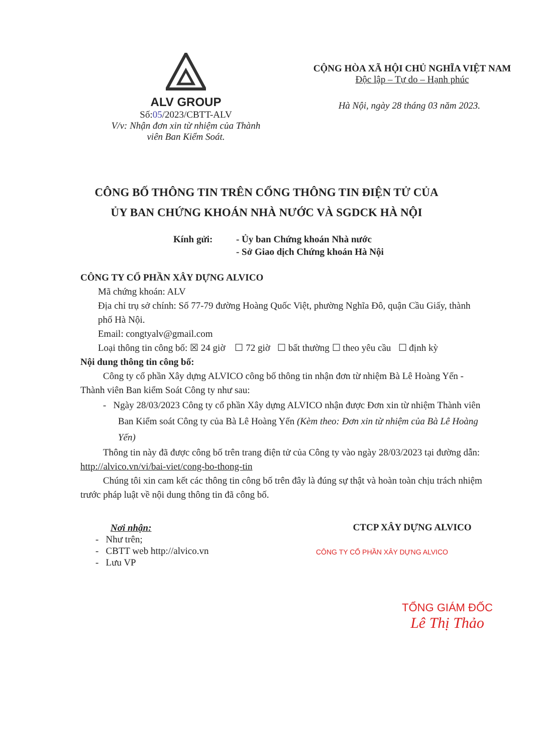ALV GROUP
Số:05/2023/CBTT-ALV
V/v: Nhận đơn xin từ nhiệm của Thành
viên Ban Kiểm Soát.
CỘNG HÒA XÃ HỘI CHỦ NGHĨA VIỆT NAM
Độc lập – Tự do – Hạnh phúc
Hà Nội, ngày 28 tháng 03 năm 2023.
CÔNG BỐ THÔNG TIN TRÊN CỔNG THÔNG TIN ĐIỆN TỬ CỦA
ỦY BAN CHỨNG KHOÁN NHÀ NƯỚC VÀ SGDCK HÀ NỘI
Kính gửi: - Ủy ban Chứng khoán Nhà nước
- Sở Giao dịch Chứng khoán Hà Nội
CÔNG TY CỔ PHẦN XÂY DỰNG ALVICO
Mã chứng khoán: ALV
Địa chỉ trụ sở chính: Số 77-79 đường Hoàng Quốc Việt, phường Nghĩa Đô, quận Cầu Giấy, thành phố Hà Nội.
Email: congtyalv@gmail.com
Loại thông tin công bố: ☒ 24 giờ ☐ 72 giờ ☐ bất thường ☐ theo yêu cầu ☐ định kỳ
Nội dung thông tin công bố:
Công ty cổ phần Xây dựng ALVICO công bố thông tin nhận đơn từ nhiệm Bà Lê Hoàng Yến - Thành viên Ban kiểm Soát Công ty như sau:
- Ngày 28/03/2023 Công ty cổ phần Xây dựng ALVICO nhận được Đơn xin từ nhiệm Thành viên Ban Kiểm soát Công ty của Bà Lê Hoàng Yến (Kèm theo: Đơn xin từ nhiệm của Bà Lê Hoàng Yến)
Thông tin này đã được công bố trên trang điện tử của Công ty vào ngày 28/03/2023 tại đường dẫn: http://alvico.vn/vi/bai-viet/cong-bo-thong-tin
Chúng tôi xin cam kết các thông tin công bố trên đây là đúng sự thật và hoàn toàn chịu trách nhiệm trước pháp luật về nội dung thông tin đã công bố.
Nơi nhận:
- Như trên;
- CBTT web http://alvico.vn
- Lưu VP
CTCP XÂY DỰNG ALVICO
CÔNG TY CỔ PHẦN XÂY DỰNG ALVICO
TỔNG GIÁM ĐỐC
Lê Thị Thảo